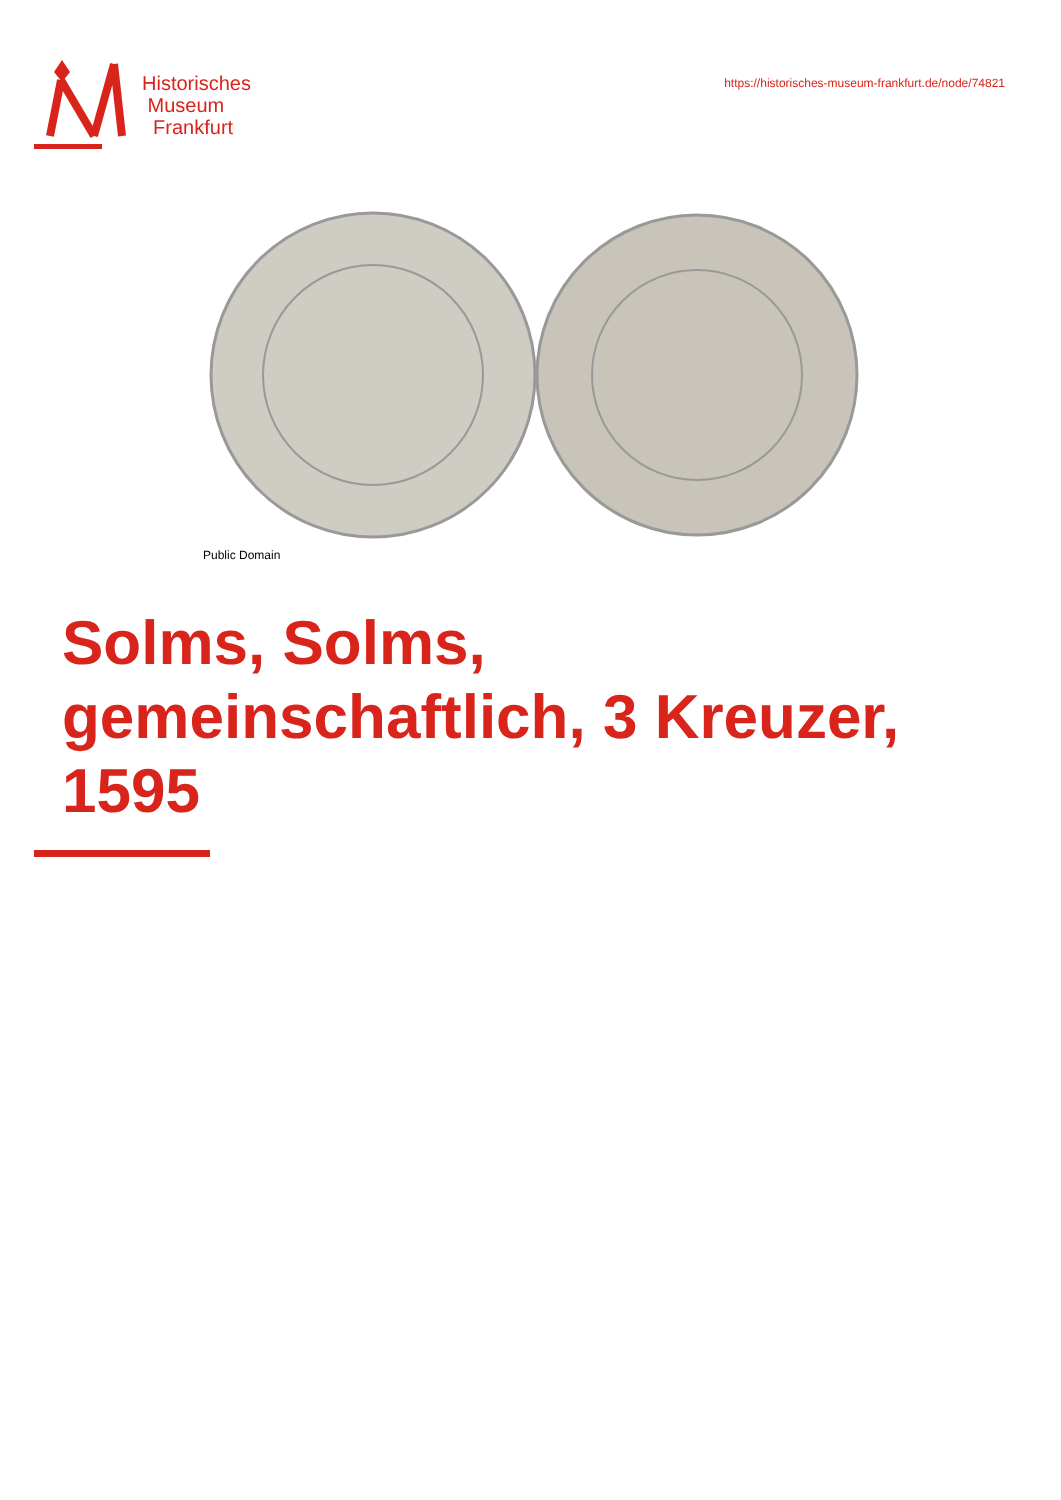Historisches
Museum
Frankfurt
https://historisches-museum-frankfurt.de/node/74821
Public Domain
Solms, Solms, gemeinschaftlich, 3 Kreuzer, 1595